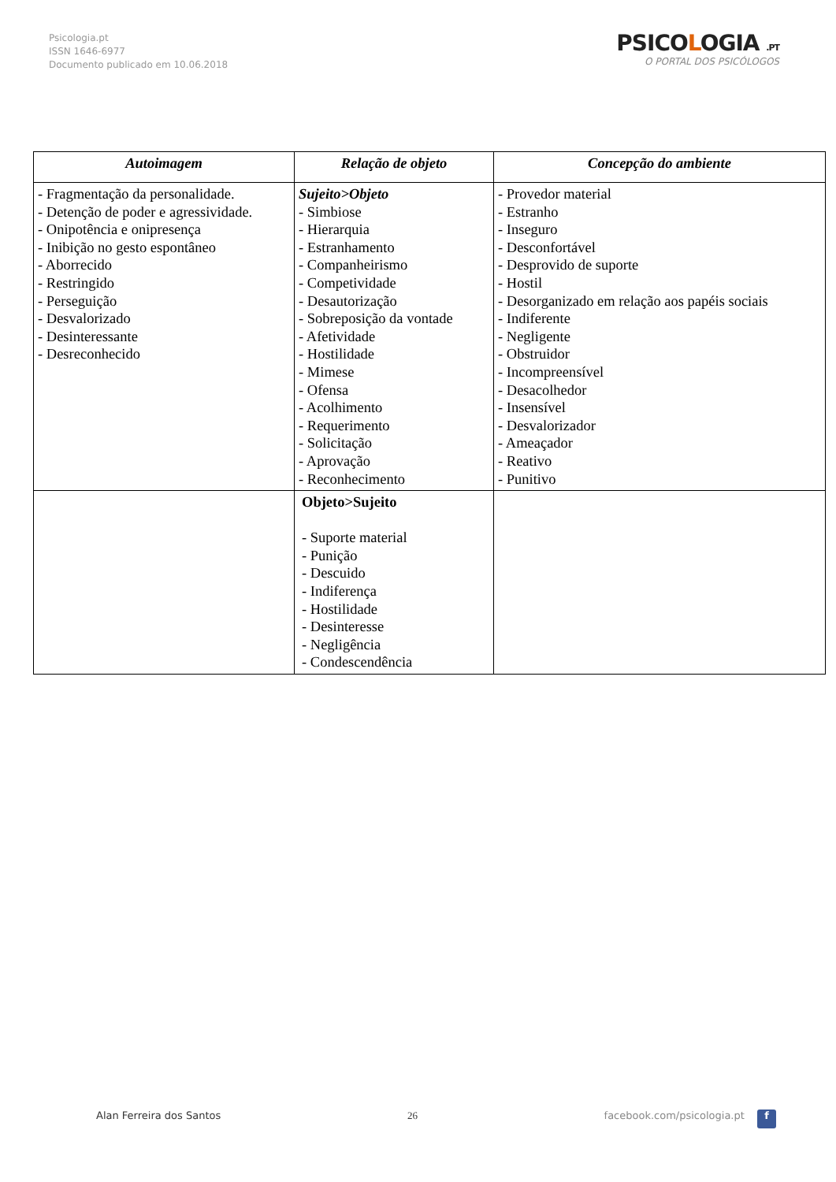Psicologia.pt
ISSN 1646-6977
Documento publicado em 10.06.2018
PSICOLOGIA .PT
O PORTAL DOS PSICÓLOGOS
| Autoimagem | Relação de objeto | Concepção do ambiente |
| --- | --- | --- |
| - Fragmentação da personalidade. - Detenção de poder e agressividade. - Onipotência e onipresença - Inibição no gesto espontâneo - Aborrecido - Restringido - Perseguição - Desvalorizado - Desinteressante - Desreconhecido | Sujeito>Objeto - Simbiose - Hierarquia - Estranhamento - Companheirismo - Competividade - Desautorização - Sobreposição da vontade - Afetividade - Hostilidade - Mimese - Ofensa - Acolhimento - Requerimento - Solicitação - Aprovação - Reconhecimento | - Provedor material - Estranho - Inseguro - Desconfortável - Desprovido de suporte - Hostil - Desorganizado em relação aos papéis sociais - Indiferente - Negligente - Obstruidor - Incompreensível - Desacolhedor - Insensível - Desvalorizador - Ameaçador - Reativo - Punitivo |
| | Objeto>Sujeito - Suporte material - Punição - Descuido - Indiferença - Hostilidade - Desinteresse - Negligência - Condescendência | |
Alan Ferreira dos Santos 26 facebook.com/psicologia.pt f